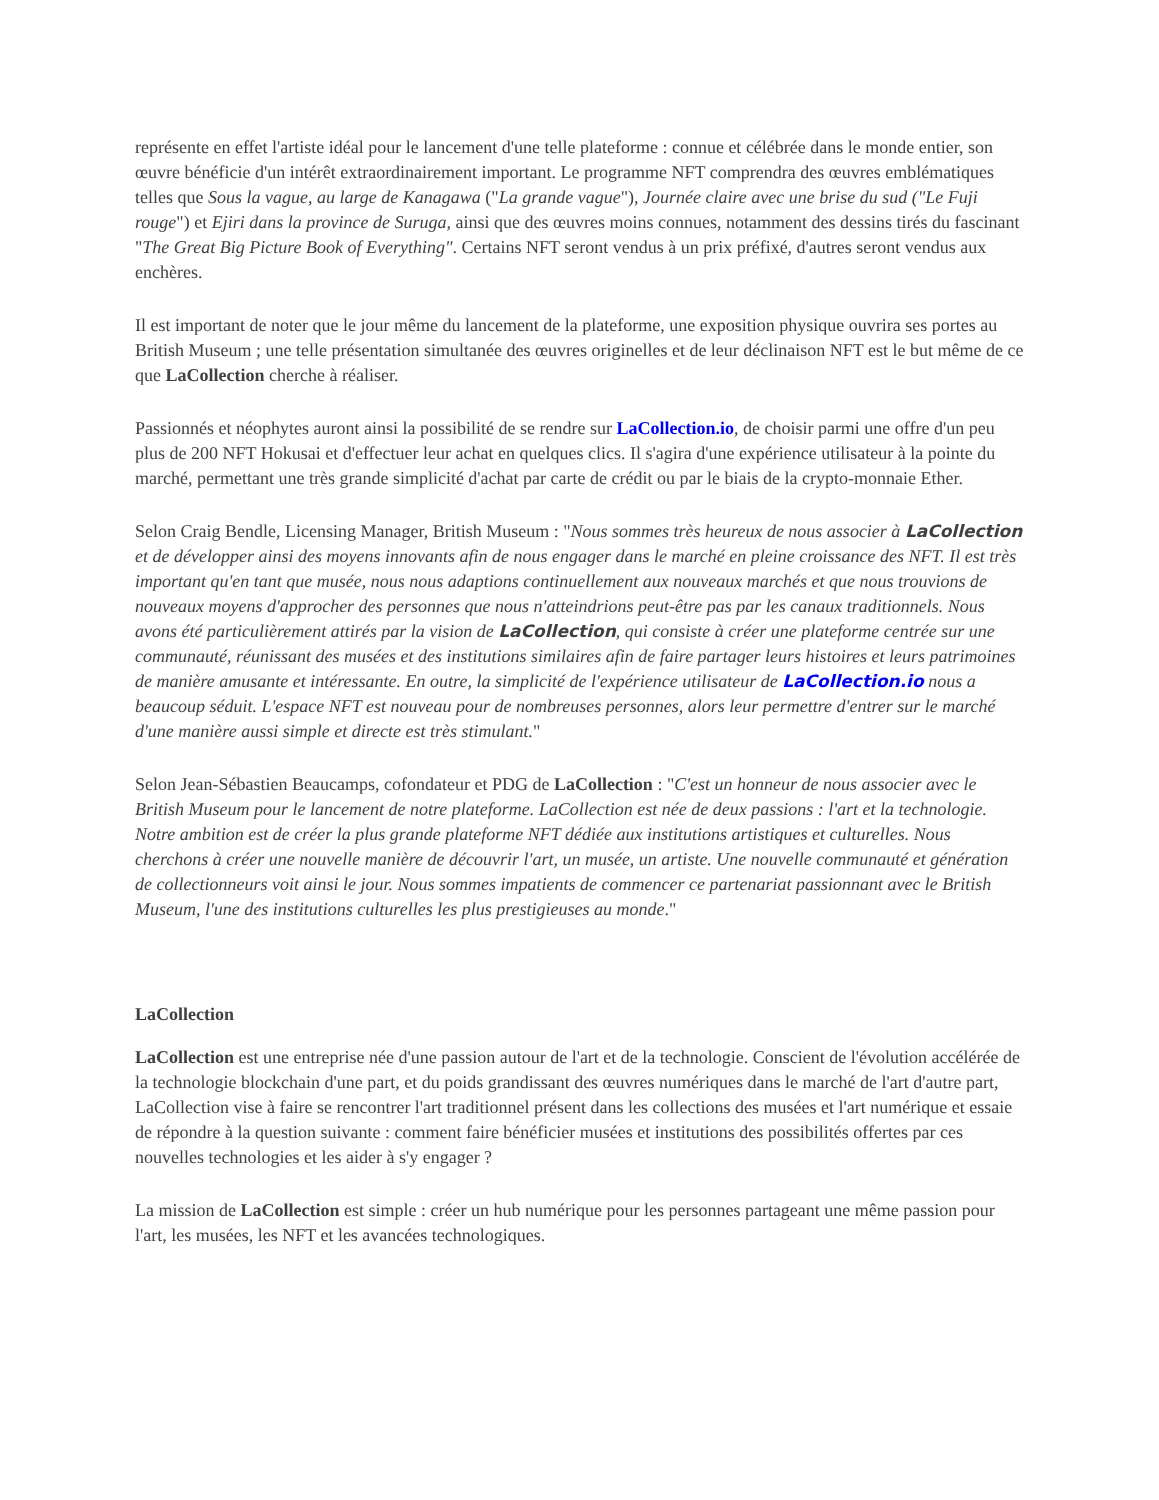représente en effet l'artiste idéal pour le lancement d'une telle plateforme : connue et célébrée dans le monde entier, son œuvre bénéficie d'un intérêt extraordinairement important. Le programme NFT comprendra des œuvres emblématiques telles que Sous la vague, au large de Kanagawa ("La grande vague"), Journée claire avec une brise du sud ("Le Fuji rouge") et Ejiri dans la province de Suruga, ainsi que des œuvres moins connues, notamment des dessins tirés du fascinant "The Great Big Picture Book of Everything". Certains NFT seront vendus à un prix préfixé, d'autres seront vendus aux enchères.
Il est important de noter que le jour même du lancement de la plateforme, une exposition physique ouvrira ses portes au British Museum ; une telle présentation simultanée des œuvres originelles et de leur déclinaison NFT est le but même de ce que LaCollection cherche à réaliser.
Passionnés et néophytes auront ainsi la possibilité de se rendre sur LaCollection.io, de choisir parmi une offre d'un peu plus de 200 NFT Hokusai et d'effectuer leur achat en quelques clics. Il s'agira d'une expérience utilisateur à la pointe du marché, permettant une très grande simplicité d'achat par carte de crédit ou par le biais de la crypto-monnaie Ether.
Selon Craig Bendle, Licensing Manager, British Museum : "Nous sommes très heureux de nous associer à LaCollection et de développer ainsi des moyens innovants afin de nous engager dans le marché en pleine croissance des NFT. Il est très important qu'en tant que musée, nous nous adaptions continuellement aux nouveaux marchés et que nous trouvions de nouveaux moyens d'approcher des personnes que nous n'atteindrions peut-être pas par les canaux traditionnels. Nous avons été particulièrement attirés par la vision de LaCollection, qui consiste à créer une plateforme centrée sur une communauté, réunissant des musées et des institutions similaires afin de faire partager leurs histoires et leurs patrimoines de manière amusante et intéressante. En outre, la simplicité de l'expérience utilisateur de LaCollection.io nous a beaucoup séduit. L'espace NFT est nouveau pour de nombreuses personnes, alors leur permettre d'entrer sur le marché d'une manière aussi simple et directe est très stimulant."
Selon Jean-Sébastien Beaucamps, cofondateur et PDG de LaCollection : "C'est un honneur de nous associer avec le British Museum pour le lancement de notre plateforme. LaCollection est née de deux passions : l'art et la technologie. Notre ambition est de créer la plus grande plateforme NFT dédiée aux institutions artistiques et culturelles. Nous cherchons à créer une nouvelle manière de découvrir l'art, un musée, un artiste. Une nouvelle communauté et génération de collectionneurs voit ainsi le jour. Nous sommes impatients de commencer ce partenariat passionnant avec le British Museum, l'une des institutions culturelles les plus prestigieuses au monde."
LaCollection
LaCollection est une entreprise née d'une passion autour de l'art et de la technologie. Conscient de l'évolution accélérée de la technologie blockchain d'une part, et du poids grandissant des œuvres numériques dans le marché de l'art d'autre part, LaCollection vise à faire se rencontrer l'art traditionnel présent dans les collections des musées et l'art numérique et essaie de répondre à la question suivante : comment faire bénéficier musées et institutions des possibilités offertes par ces nouvelles technologies et les aider à s'y engager ?
La mission de LaCollection est simple : créer un hub numérique pour les personnes partageant une même passion pour l'art, les musées, les NFT et les avancées technologiques.